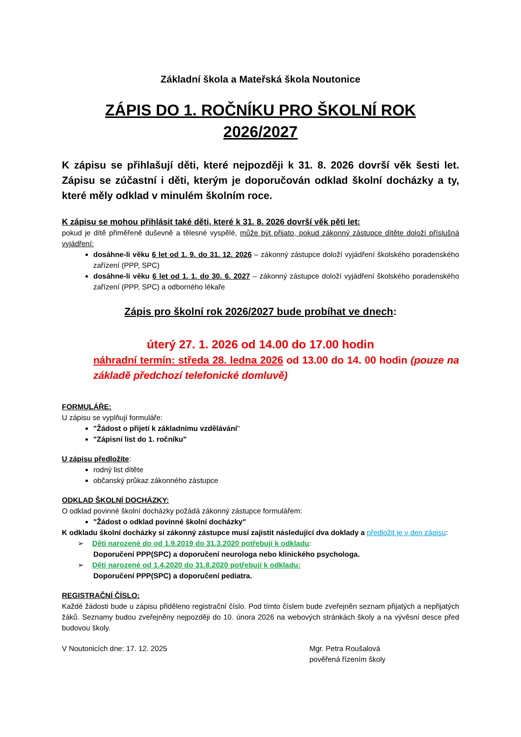Základní škola a Mateřská škola Noutonice
ZÁPIS DO 1. ROČNÍKU PRO ŠKOLNÍ ROK
2026/2027
K zápisu se přihlašují děti, které nejpozději k 31. 8. 2026 dovrší věk šesti let. Zápisu se zúčastní i děti, kterým je doporučován odklad školní docházky a ty, které měly odklad v minulém školním roce.
K zápisu se mohou přihlásit také děti, které k 31. 8. 2026 dovrší věk pěti let:
pokud je dítě přiměřeně duševně a tělesné vyspělé, může být přijato, pokud zákonný zástupce dítěte doloží příslušná vyjádření:
dosáhne-li věku 6 let od 1. 9. do 31. 12. 2026 – zákonný zástupce doloží vyjádření školského poradenského zařízení (PPP, SPC)
dosáhne-li věku 6 let od 1. 1. do 30. 6. 2027 – zákonný zástupce doloží vyjádření školského poradenského zařízení (PPP, SPC) a odborného lékaře
Zápis pro školní rok 2026/2027 bude probíhat ve dnech:
úterý 27. 1. 2026 od 14.00 do 17.00 hodin
náhradní termín: středa 28. ledna 2026 od 13.00 do 14. 00 hodin (pouze na základě předchozí telefonické domluvě)
FORMULÁŘE:
U zápisu se vyplňují formuláře:
"Žádost o přijetí k základnímu vzdělávání"
"Zápisní list do 1. ročníku"
U zápisu předložíte:
rodný list dítěte
občanský průkaz zákonného zástupce
ODKLAD ŠKOLNÍ DOCHÁZKY:
O odklad povinné školní docházky požádá zákonný zástupce formulářem:
"Žádost o odklad povinné školní docházky"
K odkladu školní docházky si zákonný zástupce musí zajistit následující dva doklady a předložit je v den zápisu:
➢ Děti narozené do od 1.9.2019 do 31.3.2020 potřebují k odkladu:
Doporučení PPP(SPC) a doporučení neurologa nebo klinického psychologa.
➢ Děti narozené od 1.4.2020 do 31.8.2020 potřebují k odkladu:
Doporučení PPP(SPC) a doporučení pediatra.
REGISTRAČNÍ ČÍSLO:
Každé žádosti bude u zápisu přiděleno registrační číslo. Pod tímto číslem bude zveřejněn seznam přijatých a nepřijatých žáků. Seznamy budou zveřejněny nejpozději do 10. února 2026 na webových stránkách školy a na vývěsní desce před budovou školy.
V Noutonicích dne: 17. 12. 2025 Mgr. Petra Roušalová
pověřená řízením školy